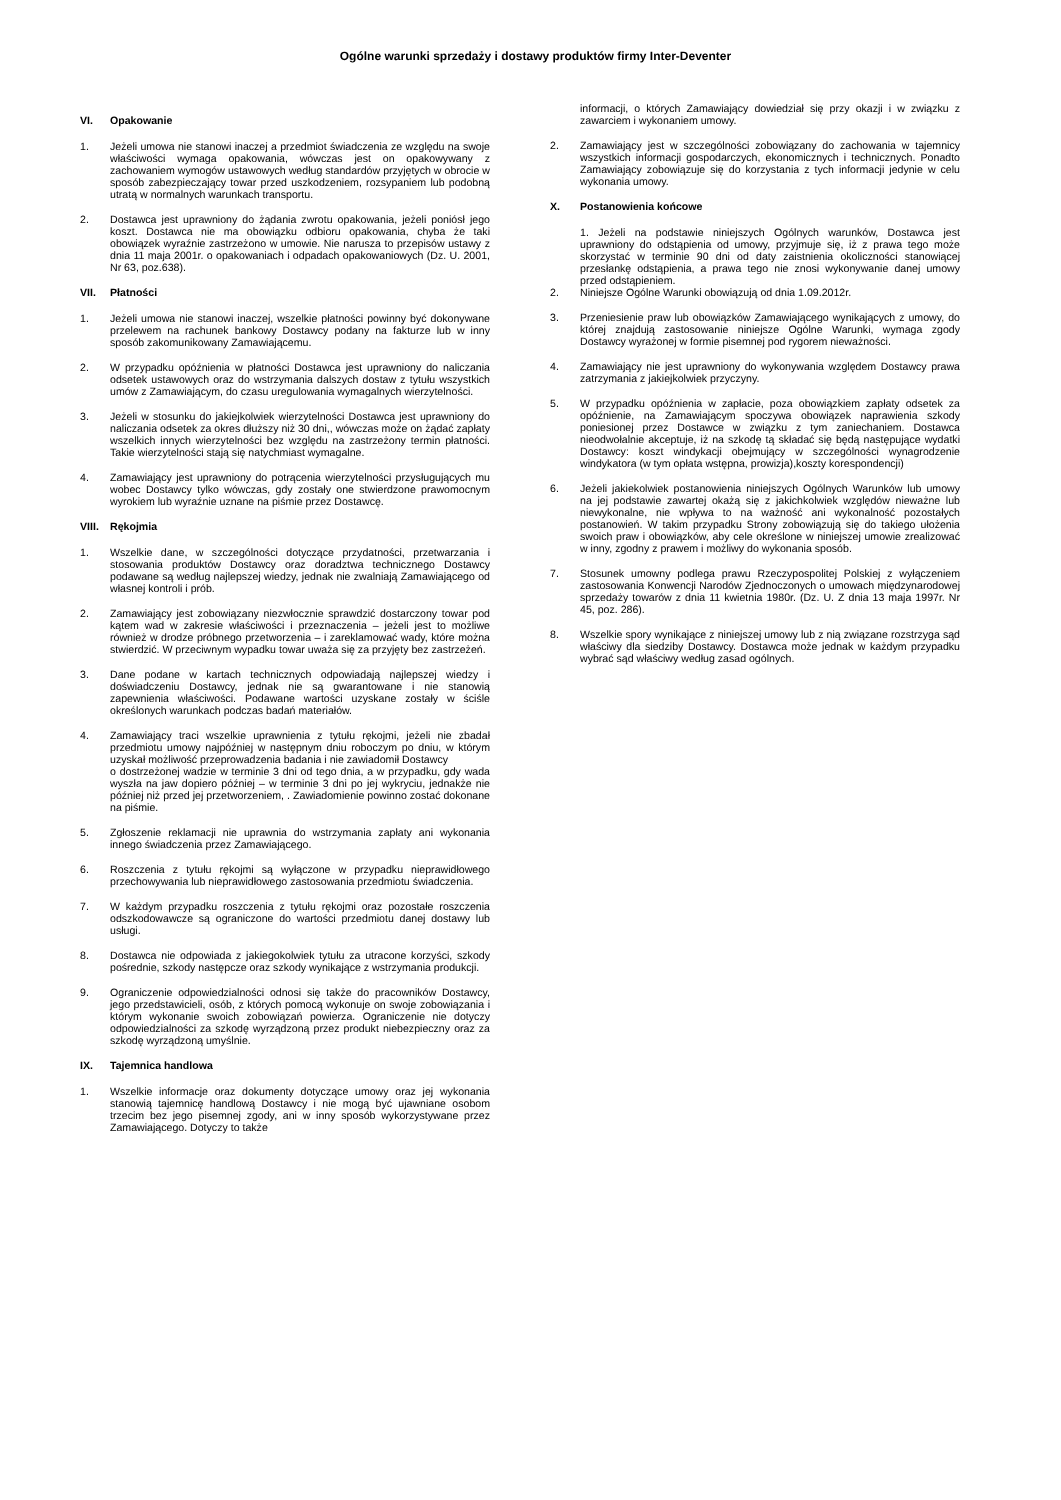Ogólne warunki sprzedaży i dostawy produktów firmy Inter-Deventer
VI. Opakowanie
1. Jeżeli umowa nie stanowi inaczej a przedmiot świadczenia ze względu na swoje właściwości wymaga opakowania, wówczas jest on opakowywany z zachowaniem wymogów ustawowych według standardów przyjętych w obrocie w sposób zabezpieczający towar przed uszkodzeniem, rozsypaniem lub podobną utratą w normalnych warunkach transportu.
2. Dostawca jest uprawniony do żądania zwrotu opakowania, jeżeli poniósł jego koszt. Dostawca nie ma obowiązku odbioru opakowania, chyba że taki obowiązek wyraźnie zastrzeżono w umowie. Nie narusza to przepisów ustawy z dnia 11 maja 2001r. o opakowaniach i odpadach opakowaniowych (Dz. U. 2001, Nr 63, poz.638).
VII. Płatności
1. Jeżeli umowa nie stanowi inaczej, wszelkie płatności powinny być dokonywane przelewem na rachunek bankowy Dostawcy podany na fakturze lub w inny sposób zakomunikowany Zamawiającemu.
2. W przypadku opóźnienia w płatności Dostawca jest uprawniony do naliczania odsetek ustawowych oraz do wstrzymania dalszych dostaw z tytułu wszystkich umów z Zamawiającym, do czasu uregulowania wymagalnych wierzytelności.
3. Jeżeli w stosunku do jakiejkolwiek wierzytelności Dostawca jest uprawniony do naliczania odsetek za okres dłuższy niż 30 dni,, wówczas może on żądać zapłaty wszelkich innych wierzytelności bez względu na zastrzeżony termin płatności. Takie wierzytelności stają się natychmiast wymagalne.
4. Zamawiający jest uprawniony do potrącenia wierzytelności przysługujących mu wobec Dostawcy tylko wówczas, gdy zostały one stwierdzone prawomocnym wyrokiem lub wyraźnie uznane na piśmie przez Dostawcę.
VIII. Rękojmia
1. Wszelkie dane, w szczególności dotyczące przydatności, przetwarzania i stosowania produktów Dostawcy oraz doradztwa technicznego Dostawcy podawane są według najlepszej wiedzy, jednak nie zwalniają Zamawiającego od własnej kontroli i prób.
2. Zamawiający jest zobowiązany niezwłocznie sprawdzić dostarczony towar pod kątem wad w zakresie właściwości i przeznaczenia – jeżeli jest to możliwe również w drodze próbnego przetworzenia – i zareklamować wady, które można stwierdzić. W przeciwnym wypadku towar uważa się za przyjęty bez zastrzeżeń.
3. Dane podane w kartach technicznych odpowiadają najlepszej wiedzy i doświadczeniu Dostawcy, jednak nie są gwarantowane i nie stanowią zapewnienia właściwości. Podawane wartości uzyskane zostały w ściśle określonych warunkach podczas badań materiałów.
4. Zamawiający traci wszelkie uprawnienia z tytułu rękojmi, jeżeli nie zbadał przedmiotu umowy najpóźniej w następnym dniu roboczym po dniu, w którym uzyskał możliwość przeprowadzenia badania i nie zawiadomił Dostawcy
o dostrzeżonej wadzie w terminie 3 dni od tego dnia, a w przypadku, gdy wada wyszła na jaw dopiero później – w terminie 3 dni po jej wykryciu, jednakże nie później niż przed jej przetworzeniem, . Zawiadomienie powinno zostać dokonane na piśmie.
5. Zgłoszenie reklamacji nie uprawnia do wstrzymania zapłaty ani wykonania innego świadczenia przez Zamawiającego.
6. Roszczenia z tytułu rękojmi są wyłączone w przypadku nieprawidłowego przechowywania lub nieprawidłowego zastosowania przedmiotu świadczenia.
7. W każdym przypadku roszczenia z tytułu rękojmi oraz pozostałe roszczenia odszkodowawcze są ograniczone do wartości przedmiotu danej dostawy lub usługi.
8. Dostawca nie odpowiada z jakiegokolwiek tytułu za utracone korzyści, szkody pośrednie, szkody następcze oraz szkody wynikające z wstrzymania produkcji.
9. Ograniczenie odpowiedzialności odnosi się także do pracowników Dostawcy, jego przedstawicieli, osób, z których pomocą wykonuje on swoje zobowiązania i którym wykonanie swoich zobowiązań powierza. Ograniczenie nie dotyczy odpowiedzialności za szkodę wyrządzoną przez produkt niebezpieczny oraz za szkodę wyrządzoną umyślnie.
IX. Tajemnica handlowa
1. Wszelkie informacje oraz dokumenty dotyczące umowy oraz jej wykonania stanowią tajemnicę handlową Dostawcy i nie mogą być ujawniane osobom trzecim bez jego pisemnej zgody, ani w inny sposób wykorzystywane przez Zamawiającego. Dotyczy to także
informacji, o których Zamawiający dowiedział się przy okazji i w związku z zawarciem i wykonaniem umowy.
2. Zamawiający jest w szczególności zobowiązany do zachowania w tajemnicy wszystkich informacji gospodarczych, ekonomicznych i technicznych. Ponadto Zamawiający zobowiązuje się do korzystania z tych informacji jedynie w celu wykonania umowy.
X. Postanowienia końcowe
1. Jeżeli na podstawie niniejszych Ogólnych warunków, Dostawca jest uprawniony do odstąpienia od umowy, przyjmuje się, iż z prawa tego może skorzystać w terminie 90 dni od daty zaistnienia okoliczności stanowiącej przesłankę odstąpienia, a prawa tego nie znosi wykonywanie danej umowy przed odstąpieniem.
2. Niniejsze Ogólne Warunki obowiązują od dnia 1.09.2012r.
3. Przeniesienie praw lub obowiązków Zamawiającego wynikających z umowy, do której znajdują zastosowanie niniejsze Ogólne Warunki, wymaga zgody Dostawcy wyrażonej w formie pisemnej pod rygorem nieważności.
4. Zamawiający nie jest uprawniony do wykonywania względem Dostawcy prawa zatrzymania z jakiejkolwiek przyczyny.
5. W przypadku opóźnienia w zapłacie, poza obowiązkiem zapłaty odsetek za opóźnienie, na Zamawiającym spoczywa obowiązek naprawienia szkody poniesionej przez Dostawce w związku z tym zaniechaniem. Dostawca nieodwołalnie akceptuje, iż na szkodę tą składać się będą następujące wydatki Dostawcy: koszt windykacji obejmujący w szczególności wynagrodzenie windykatora (w tym opłata wstępna, prowizja),koszty korespondencji)
6. Jeżeli jakiekolwiek postanowienia niniejszych Ogólnych Warunków lub umowy na jej podstawie zawartej okażą się z jakichkolwiek względów nieważne lub niewykonalne, nie wpływa to na ważność ani wykonalność pozostałych postanowień. W takim przypadku Strony zobowiązują się do takiego ułożenia swoich praw i obowiązków, aby cele określone w niniejszej umowie zrealizować w inny, zgodny z prawem i możliwy do wykonania sposób.
7. Stosunek umowny podlega prawu Rzeczypospolitej Polskiej z wyłączeniem zastosowania Konwencji Narodów Zjednoczonych o umowach międzynarodowej sprzedaży towarów z dnia 11 kwietnia 1980r. (Dz. U. Z dnia 13 maja 1997r. Nr 45, poz. 286).
8. Wszelkie spory wynikające z niniejszej umowy lub z nią związane rozstrzyga sąd właściwy dla siedziby Dostawcy. Dostawca może jednak w każdym przypadku wybrać sąd właściwy według zasad ogólnych.